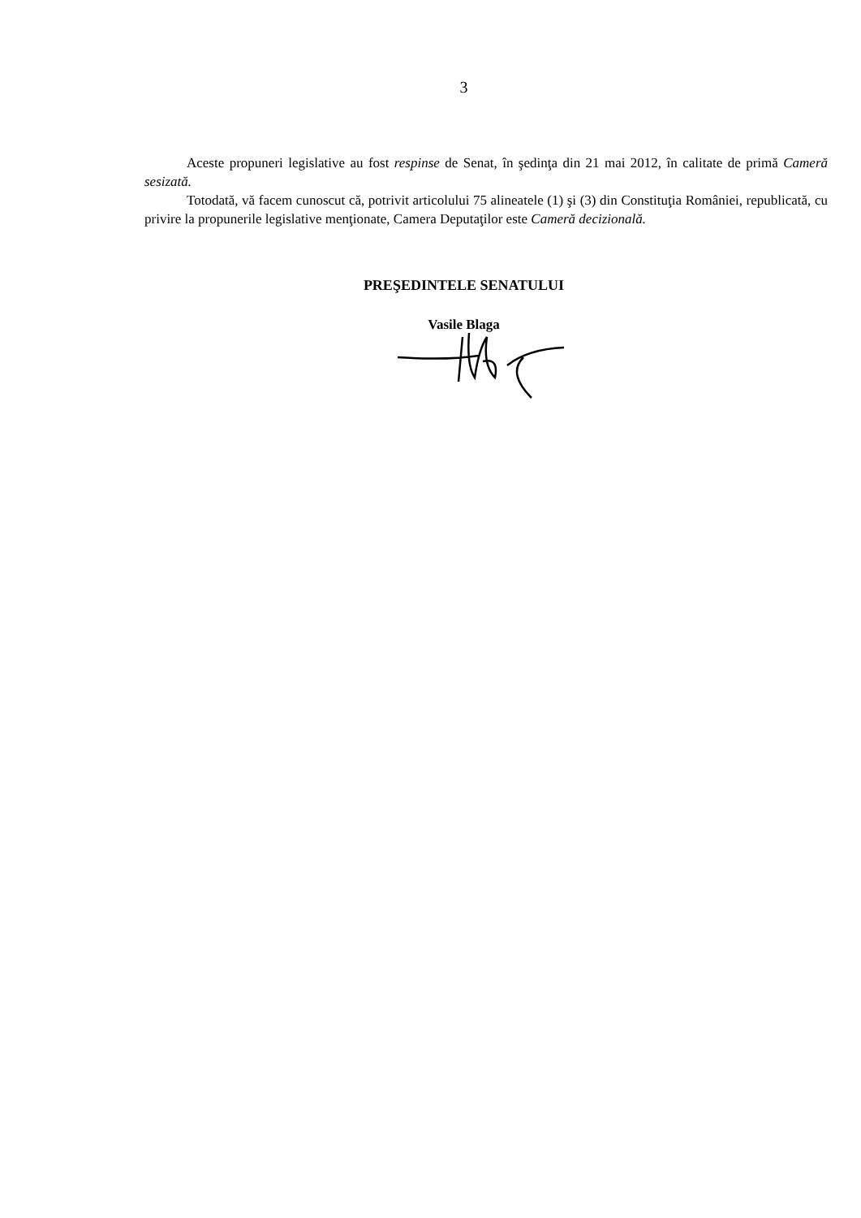3
Aceste propuneri legislative au fost respinse de Senat, în şedinţa din 21 mai 2012, în calitate de primă Cameră sesizată.
Totodată, vă facem cunoscut că, potrivit articolului 75 alineatele (1) şi (3) din Constituţia României, republicată, cu privire la propunerile legislative menţionate, Camera Deputaţilor este Cameră decizională.
PREŞEDINTELE SENATULUI
Vasile Blaga